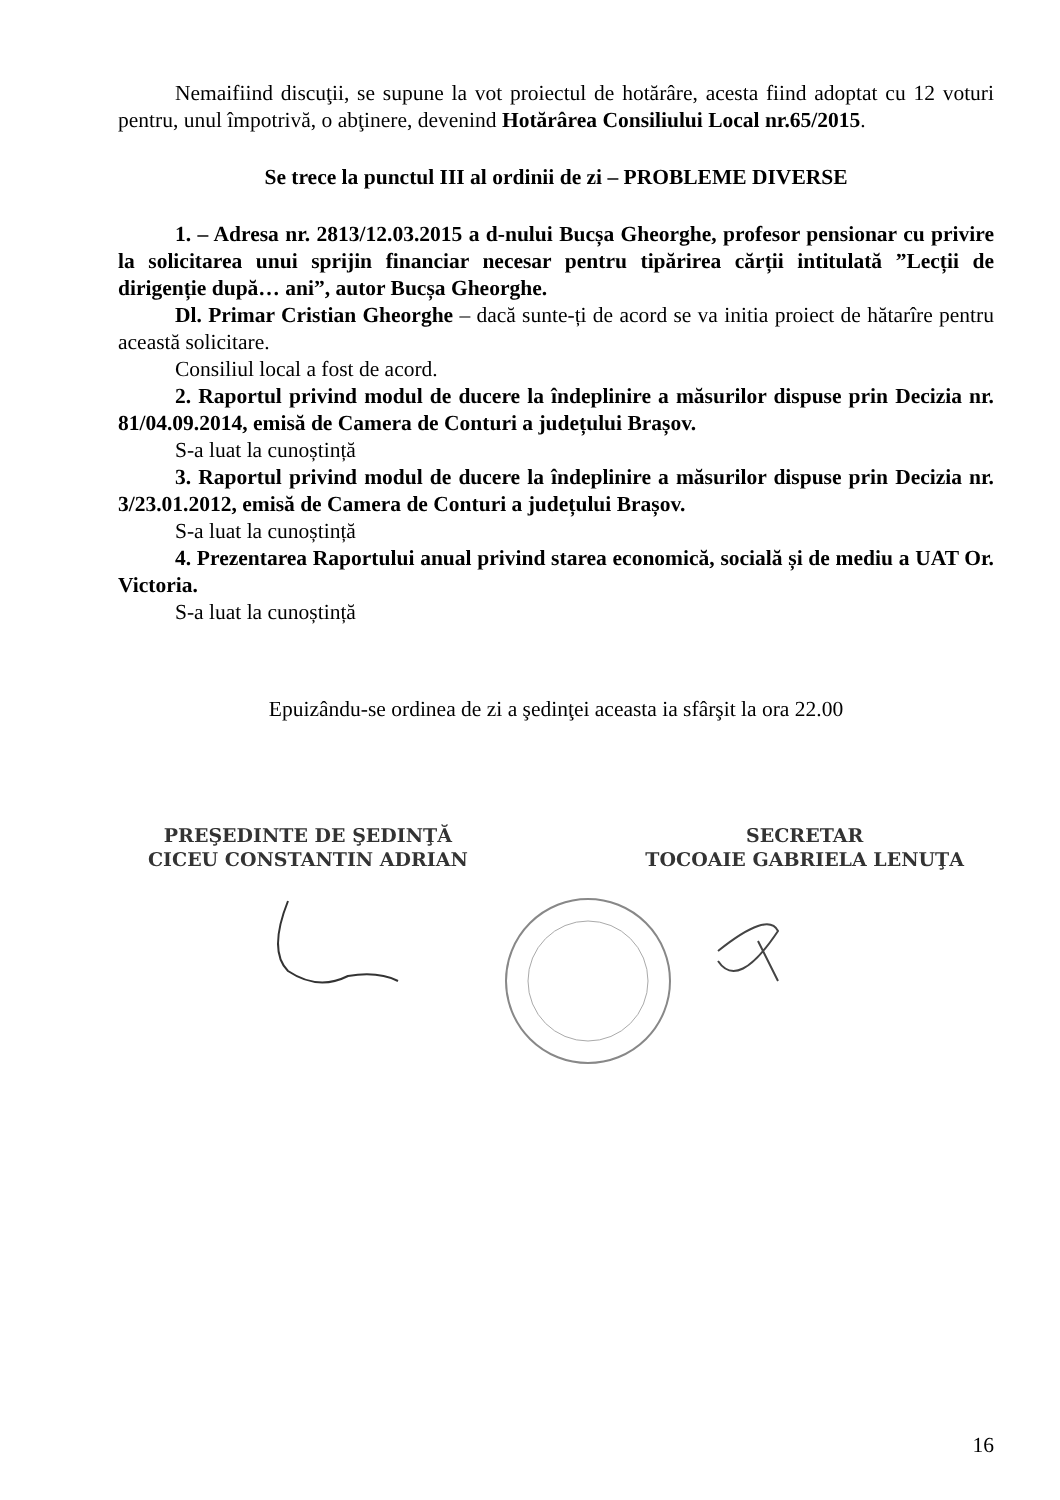Nemaifiind discuţii, se supune la vot proiectul de hotărâre, acesta fiind adoptat cu 12 voturi pentru, unul împotrivă, o abţinere, devenind Hotărârea Consiliului Local nr.65/2015.
Se trece la punctul III al ordinii de zi – PROBLEME DIVERSE
1. – Adresa nr. 2813/12.03.2015 a d-nului Bucșa Gheorghe, profesor pensionar cu privire la solicitarea unui sprijin financiar necesar pentru tipărirea cărții intitulată ”Lecții de dirigenție după… ani”, autor Bucșa Gheorghe.
Dl. Primar Cristian Gheorghe – dacă sunte-ți de acord se va initia proiect de hătarîre pentru această solicitare.
Consiliul local a fost de acord.
2. Raportul privind modul de ducere la îndeplinire a măsurilor dispuse prin Decizia nr. 81/04.09.2014, emisă de Camera de Conturi a județului Brașov.
S-a luat la cunoștință
3. Raportul privind modul de ducere la îndeplinire a măsurilor dispuse prin Decizia nr. 3/23.01.2012, emisă de Camera de Conturi a județului Brașov.
S-a luat la cunoștință
4. Prezentarea Raportului anual privind starea economică, socială și de mediu a UAT Or. Victoria.
S-a luat la cunoștință
Epuizându-se ordinea de zi a şedinţei aceasta ia sfârşit la ora 22.00
PREŞEDINTE DE ŞEDINŢĂ
CICEU CONSTANTIN ADRIAN
SECRETAR
TOCOAIE GABRIELA LENUŢA
16